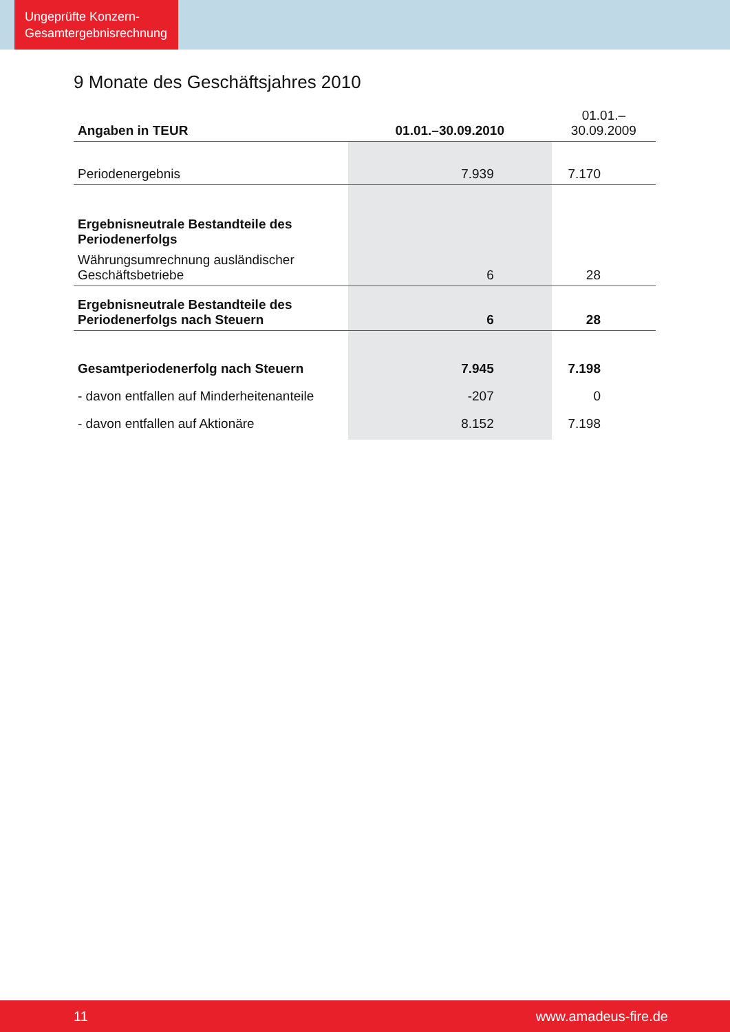Ungeprüfte Konzern-
Gesamtergebnisrechnung
9 Monate des Geschäftsjahres 2010
| Angaben in TEUR | 01.01.–30.09.2010 | 01.01.–30.09.2009 |
| --- | --- | --- |
| Periodenergebnis | 7.939 | 7.170 |
| Ergebnisneutrale Bestandteile des Periodenerfolgs | | |
| Währungsumrechnung ausländischer Geschäftsbetriebe | 6 | 28 |
| Ergebnisneutrale Bestandteile des Periodenerfolgs nach Steuern | 6 | 28 |
| Gesamtperiodenerfolg nach Steuern | 7.945 | 7.198 |
| - davon entfallen auf Minderheitenanteile | -207 | 0 |
| - davon entfallen auf Aktionäre | 8.152 | 7.198 |
11 www.amadeus-fire.de